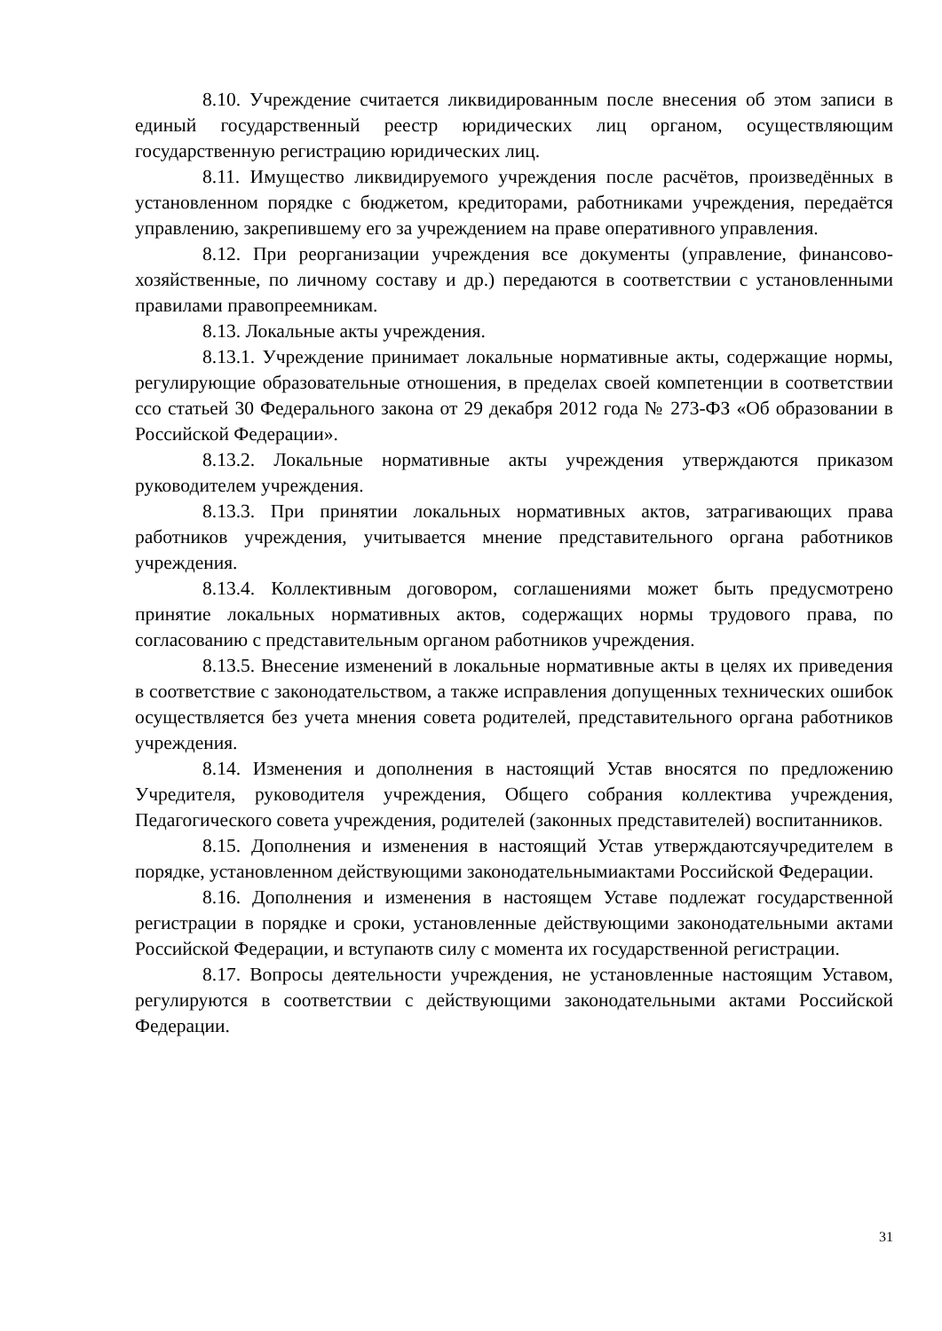8.10. Учреждение считается ликвидированным после внесения об этом записи в единый государственный реестр юридических лиц органом, осуществляющим государственную регистрацию юридических лиц.
8.11. Имущество ликвидируемого учреждения после расчётов, произведённых в установленном порядке с бюджетом, кредиторами, работниками учреждения, передаётся управлению, закрепившему его за учреждением на праве оперативного управления.
8.12. При реорганизации учреждения все документы (управление, финансово-хозяйственные, по личному составу и др.) передаются в соответствии с установленными правилами правопреемникам.
8.13. Локальные акты учреждения.
8.13.1. Учреждение принимает локальные нормативные акты, содержащие нормы, регулирующие образовательные отношения, в пределах своей компетенции в соответствии ссо статьей 30 Федерального закона от 29 декабря 2012 года № 273-ФЗ «Об образовании в Российской Федерации».
8.13.2. Локальные нормативные акты учреждения утверждаются приказом руководителем учреждения.
8.13.3. При принятии локальных нормативных актов, затрагивающих права работников учреждения, учитывается мнение представительного органа работников учреждения.
8.13.4. Коллективным договором, соглашениями может быть предусмотрено принятие локальных нормативных актов, содержащих нормы трудового права, по согласованию с представительным органом работников учреждения.
8.13.5. Внесение изменений в локальные нормативные акты в целях их приведения в соответствие с законодательством, а также исправления допущенных технических ошибок осуществляется без учета мнения совета родителей, представительного органа работников учреждения.
8.14. Изменения и дополнения в настоящий Устав вносятся по предложению Учредителя, руководителя учреждения, Общего собрания коллектива учреждения, Педагогического совета учреждения, родителей (законных представителей) воспитанников.
8.15. Дополнения и изменения в настоящий Устав утверждаютсяучредителем в порядке, установленном действующими законодательнымиактами Российской Федерации.
8.16. Дополнения и изменения в настоящем Уставе подлежат государственной регистрации в порядке и сроки, установленные действующими законодательными актами Российской Федерации, и вступаютв силу с момента их государственной регистрации.
8.17. Вопросы деятельности учреждения, не установленные настоящим Уставом, регулируются в соответствии с действующими законодательными актами Российской Федерации.
31